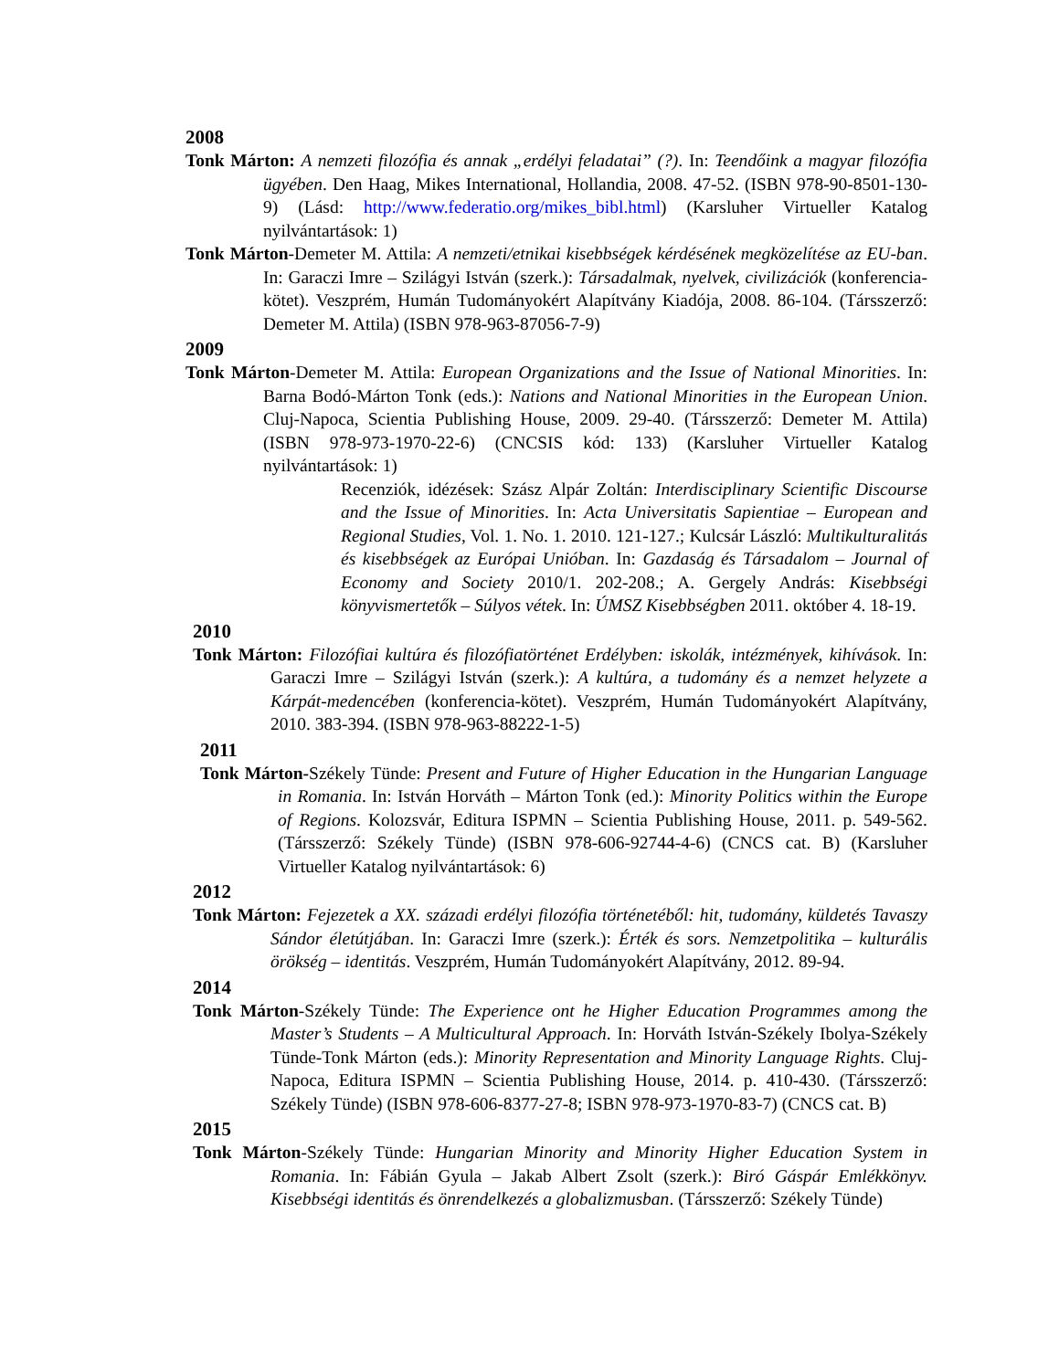2008
Tonk Márton: A nemzeti filozófia és annak „erdélyi feladatai” (?). In: Teendőink a magyar filozófia ügyében. Den Haag, Mikes International, Hollandia, 2008. 47-52. (ISBN 978-90-8501-130-9) (Lásd: http://www.federatio.org/mikes_bibl.html) (Karsluher Virtueller Katalog nyilvántartások: 1)
Tonk Márton-Demeter M. Attila: A nemzeti/etnikai kisebbségek kérdésének megközelítése az EU-ban. In: Garaczi Imre – Szilágyi István (szerk.): Társadalmak, nyelvek, civilizációk (konferencia-kötet). Veszprém, Humán Tudományokért Alapítvány Kiadója, 2008. 86-104. (Társszerző: Demeter M. Attila) (ISBN 978-963-87056-7-9)
2009
Tonk Márton-Demeter M. Attila: European Organizations and the Issue of National Minorities. In: Barna Bodó-Márton Tonk (eds.): Nations and National Minorities in the European Union. Cluj-Napoca, Scientia Publishing House, 2009. 29-40. (Társszerző: Demeter M. Attila) (ISBN 978-973-1970-22-6) (CNCSIS kód: 133) (Karsluher Virtueller Katalog nyilvántartások: 1)
Recenziók, idézések: Szász Alpár Zoltán: Interdisciplinary Scientific Discourse and the Issue of Minorities. In: Acta Universitatis Sapientiae – European and Regional Studies, Vol. 1. No. 1. 2010. 121-127.; Kulcsár László: Multikulturalitás és kisebbségek az Európai Unióban. In: Gazdaság és Társadalom – Journal of Economy and Society 2010/1. 202-208.; A. Gergely András: Kisebbségi könyvismertetők – Súlyos vétek. In: ÚMSZ Kisebbségben 2011. október 4. 18-19.
2010
Tonk Márton: Filozófiai kultúra és filozófiatörténet Erdélyben: iskolák, intézmények, kihívások. In: Garaczi Imre – Szilágyi István (szerk.): A kultúra, a tudomány és a nemzet helyzete a Kárpát-medencében (konferencia-kötet). Veszprém, Humán Tudományokért Alapítvány, 2010. 383-394. (ISBN 978-963-88222-1-5)
2011
Tonk Márton-Székely Tünde: Present and Future of Higher Education in the Hungarian Language in Romania. In: István Horváth – Márton Tonk (ed.): Minority Politics within the Europe of Regions. Kolozsvár, Editura ISPMN – Scientia Publishing House, 2011. p. 549-562. (Társszerző: Székely Tünde) (ISBN 978-606-92744-4-6) (CNCS cat. B) (Karsluher Virtueller Katalog nyilvántartások: 6)
2012
Tonk Márton: Fejezetek a XX. századi erdélyi filozófia történetéből: hit, tudomány, küldetés Tavaszy Sándor életútjában. In: Garaczi Imre (szerk.): Érték és sors. Nemzetpolitika – kulturális örökség – identitás. Veszprém, Humán Tudományokért Alapítvány, 2012. 89-94.
2014
Tonk Márton-Székely Tünde: The Experience ont he Higher Education Programmes among the Master’s Students – A Multicultural Approach. In: Horváth István-Székely Ibolya-Székely Tünde-Tonk Márton (eds.): Minority Representation and Minority Language Rights. Cluj-Napoca, Editura ISPMN – Scientia Publishing House, 2014. p. 410-430. (Társszerző: Székely Tünde) (ISBN 978-606-8377-27-8; ISBN 978-973-1970-83-7) (CNCS cat. B)
2015
Tonk Márton-Székely Tünde: Hungarian Minority and Minority Higher Education System in Romania. In: Fábián Gyula – Jakab Albert Zsolt (szerk.): Biró Gáspár Emlékkönyv. Kisebbségi identitás és önrendelkezés a globalizmusban. (Társszerző: Székely Tünde)